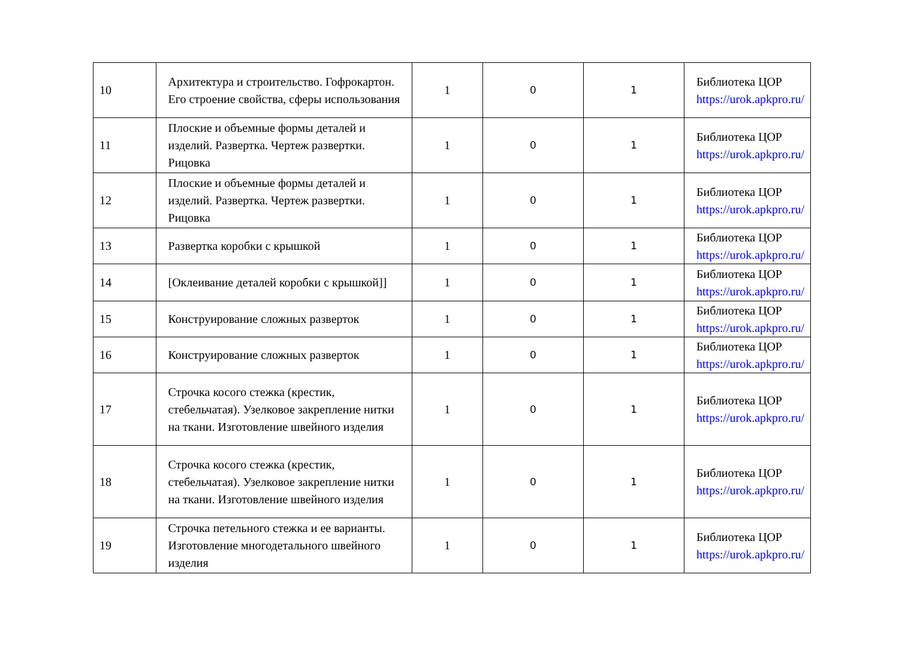| 10 | Архитектура и строительство. Гофрокартон. Его строение свойства, сферы использования | 1 | 0 | 1 | Библиотека ЦОР https://urok.apkpro.ru/ |
| 11 | Плоские и объемные формы деталей и изделий. Развертка. Чертеж развертки. Рицовка | 1 | 0 | 1 | Библиотека ЦОР https://urok.apkpro.ru/ |
| 12 | Плоские и объемные формы деталей и изделий. Развертка. Чертеж развертки. Рицовка | 1 | 0 | 1 | Библиотека ЦОР https://urok.apkpro.ru/ |
| 13 | Развертка коробки с крышкой | 1 | 0 | 1 | Библиотека ЦОР https://urok.apkpro.ru/ |
| 14 | [Оклеивание деталей коробки с крышкой]] | 1 | 0 | 1 | Библиотека ЦОР https://urok.apkpro.ru/ |
| 15 | Конструирование сложных разверток | 1 | 0 | 1 | Библиотека ЦОР https://urok.apkpro.ru/ |
| 16 | Конструирование сложных разверток | 1 | 0 | 1 | Библиотека ЦОР https://urok.apkpro.ru/ |
| 17 | Строчка косого стежка (крестик, стебельчатая). Узелковое закрепление нитки на ткани. Изготовление швейного изделия | 1 | 0 | 1 | Библиотека ЦОР https://urok.apkpro.ru/ |
| 18 | Строчка косого стежка (крестик, стебельчатая). Узелковое закрепление нитки на ткани. Изготовление швейного изделия | 1 | 0 | 1 | Библиотека ЦОР https://urok.apkpro.ru/ |
| 19 | Строчка петельного стежка и ее варианты. Изготовление многодетального швейного изделия | 1 | 0 | 1 | Библиотека ЦОР https://urok.apkpro.ru/ |